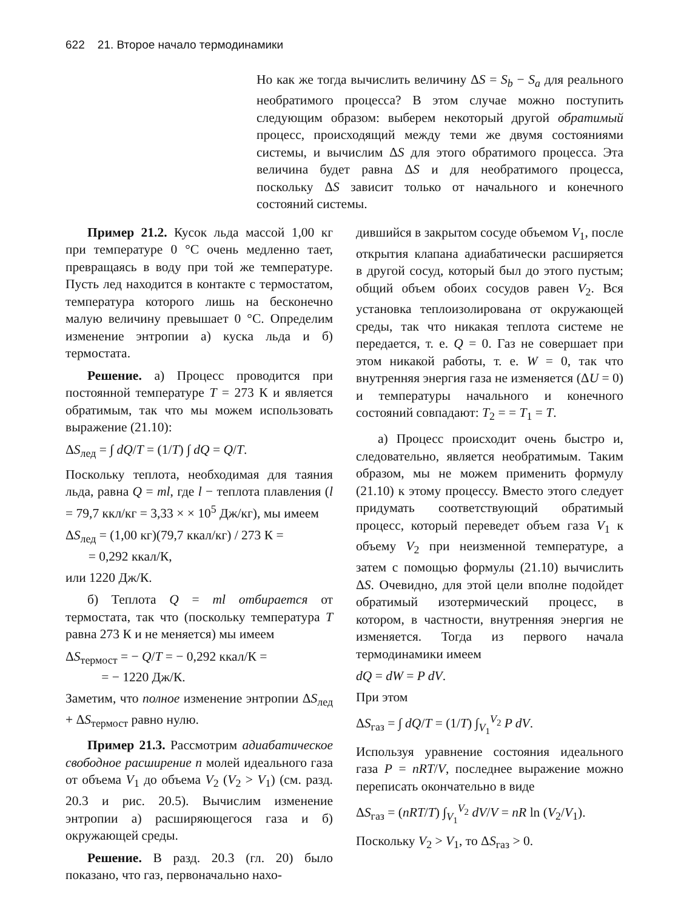622 21. Второе начало термодинамики
Но как же тогда вычислить величину ΔS = S<sub>b</sub> − S<sub>a</sub> для реального необратимого процесса? В этом случае можно поступить следующим образом: выберем некоторый другой обратимый процесс, происходящий между теми же двумя состояниями системы, и вычислим ΔS для этого обратимого процесса. Эта величина будет равна ΔS и для необратимого процесса, поскольку ΔS зависит только от начального и конечного состояний системы.
Пример 21.2. Кусок льда массой 1,00 кг при температуре 0 °C очень медленно тает, превращаясь в воду при той же температуре. Пусть лед находится в контакте с термостатом, температура которого лишь на бесконечно малую величину превышает 0 °C. Определим изменение энтропии а) куска льда и б) термостата.
Решение. а) Процесс проводится при постоянной температуре T = 273 К и является обратимым, так что мы можем использовать выражение (21.10):
ΔS<sub>лед</sub> = ∫ dQ/T = (1/T) ∫ dQ = Q/T.
Поскольку теплота, необходимая для таяния льда, равна Q = ml, где l − теплота плавления (l = 79,7 ккл/кг = 3,33 × × 10<sup>5</sup> Дж/кг), мы имеем
ΔS<sub>лед</sub> = (1,00 кг)(79,7 ккал/кг) / 273 К =
= 0,292 ккал/К,
или 1220 Дж/К.
б) Теплота Q = ml отбирается от термостата, так что (поскольку температура T равна 273 К и не меняется) мы имеем
ΔS<sub>термост</sub> = − Q/T = − 0,292 ккал/К =
= − 1220 Дж/К.
Заметим, что полное изменение энтропии ΔS<sub>лед</sub> + ΔS<sub>термост</sub> равно нулю.
Пример 21.3. Рассмотрим адиабатическое свободное расширение n молей идеального газа от объема V<sub>1</sub> до объема V<sub>2</sub> (V<sub>2</sub> > V<sub>1</sub>) (см. разд. 20.3 и рис. 20.5). Вычислим изменение энтропии а) расширяющегося газа и б) окружающей среды.
Решение. В разд. 20.3 (гл. 20) было показано, что газ, первоначально нахо-
дившийся в закрытом сосуде объемом V<sub>1</sub>, после открытия клапана адиабатически расширяется в другой сосуд, который был до этого пустым; общий объем обоих сосудов равен V<sub>2</sub>. Вся установка теплоизолирована от окружающей среды, так что никакая теплота системе не передается, т. е. Q = 0. Газ не совершает при этом никакой работы, т. е. W = 0, так что внутренняя энергия газа не изменяется (ΔU = 0) и температуры начального и конечного состояний совпадают: T<sub>2</sub> = = T<sub>1</sub> = T.
а) Процесс происходит очень быстро и, следовательно, является необратимым. Таким образом, мы не можем применить формулу (21.10) к этому процессу. Вместо этого следует придумать соответствующий обратимый процесс, который переведет объем газа V<sub>1</sub> к объему V<sub>2</sub> при неизменной температуре, а затем с помощью формулы (21.10) вычислить ΔS. Очевидно, для этой цели вполне подойдет обратимый изотермический процесс, в котором, в частности, внутренняя энергия не изменяется. Тогда из первого начала термодинамики имеем
dQ = dW = P dV.
При этом
ΔS<sub>газ</sub> = ∫ dQ/T = (1/T) ∫<sub>V<sub>1</sub></sub><sup>V<sub>2</sub></sup> P dV.
Используя уравнение состояния идеального газа P = nRT/V, последнее выражение можно переписать окончательно в виде
ΔS<sub>газ</sub> = (nRT/T) ∫<sub>V<sub>1</sub></sub><sup>V<sub>2</sub></sup> dV/V = nR ln (V<sub>2</sub>/V<sub>1</sub>).
Поскольку V<sub>2</sub> > V<sub>1</sub>, то ΔS<sub>газ</sub> > 0.